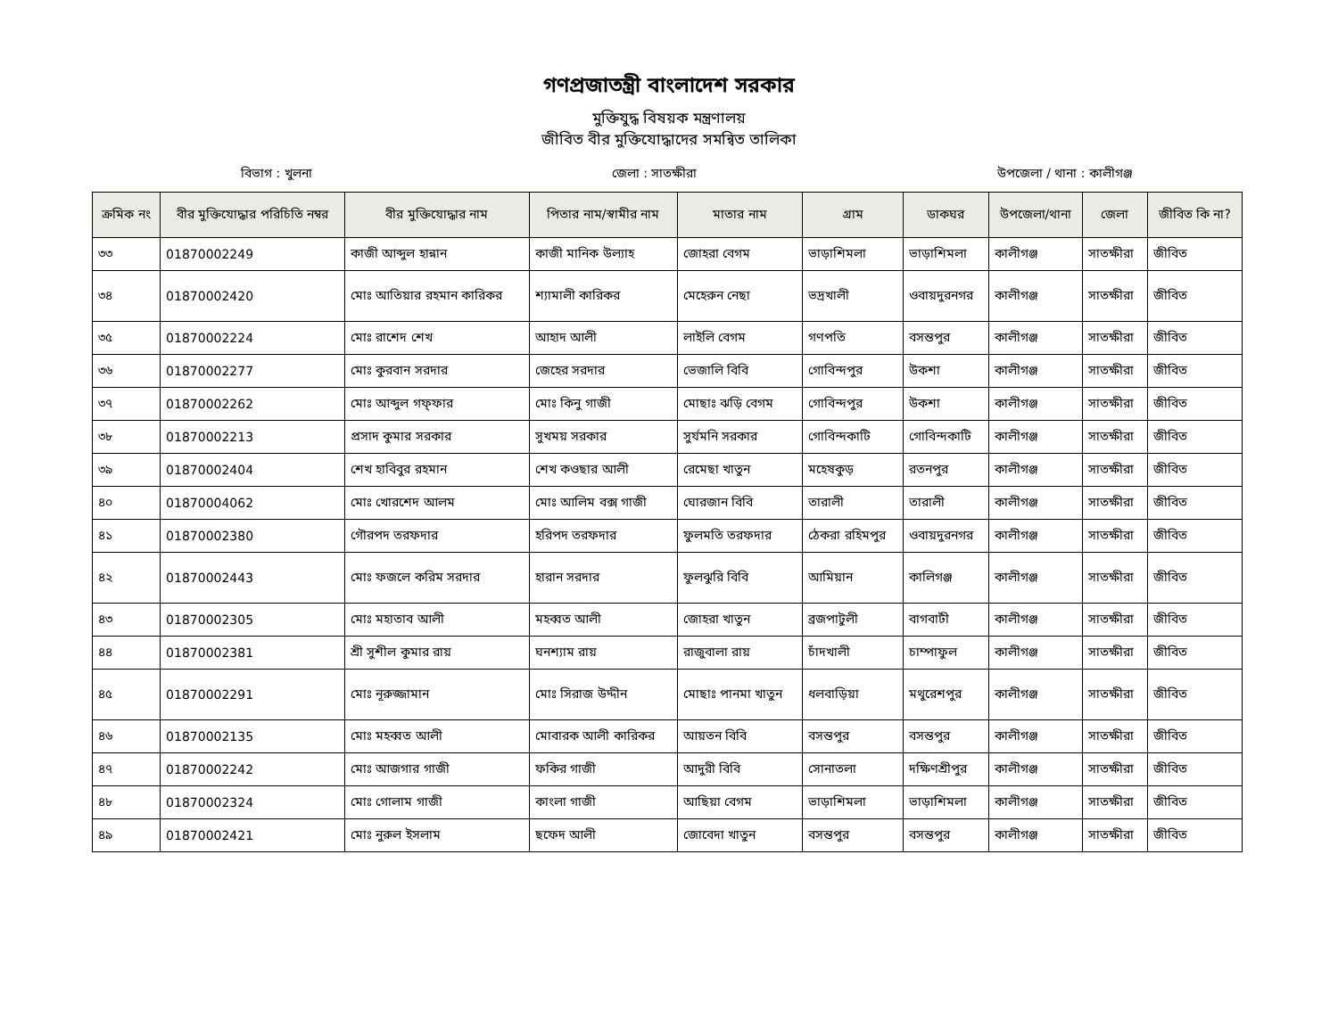গণপ্রজাতন্ত্রী বাংলাদেশ সরকার
মুক্তিযুদ্ধ বিষয়ক মন্ত্রণালয়
জীবিত বীর মুক্তিযোদ্ধাদের সমন্বিত তালিকা
বিভাগ : খুলনা জেলা : সাতক্ষীরা উপজেলা / থানা : কালীগঞ্জ
| ক্রমিক নং | বীর মুক্তিযোদ্ধার পরিচিতি নম্বর | বীর মুক্তিযোদ্ধার নাম | পিতার নাম/স্বামীর নাম | মাতার নাম | গ্রাম | ডাকঘর | উপজেলা/থানা | জেলা | জীবিত কি না? |
| --- | --- | --- | --- | --- | --- | --- | --- | --- | --- |
| ৩৩ | 01870002249 | কাজী আব্দুল হান্নান | কাজী মানিক উল্যাহ | জোহরা বেগম | ভাড়াশিমলা | ভাড়াশিমলা | কালীগঞ্জ | সাতক্ষীরা | জীবিত |
| ৩৪ | 01870002420 | মোঃ আতিয়ার রহমান কারিকর | শ্যামালী কারিকর | মেহেরুন নেছা | ভদ্রখালী | ওবায়দুরনগর | কালীগঞ্জ | সাতক্ষীরা | জীবিত |
| ৩৫ | 01870002224 | মোঃ রাশেদ শেখ | আহাদ আলী | লাইলি বেগম | গণপতি | বসন্তপুর | কালীগঞ্জ | সাতক্ষীরা | জীবিত |
| ৩৬ | 01870002277 | মোঃ কুরবান সরদার | জেহের সরদার | ভেজালি বিবি | গোবিন্দপুর | উকশা | কালীগঞ্জ | সাতক্ষীরা | জীবিত |
| ৩৭ | 01870002262 | মোঃ আব্দুল গফ্ফার | মোঃ কিনু গাজী | মোছাঃ ঝড়ি বেগম | গোবিন্দপুর | উকশা | কালীগঞ্জ | সাতক্ষীরা | জীবিত |
| ৩৮ | 01870002213 | প্রসাদ কুমার সরকার | সুখময় সরকার | সুর্যমনি সরকার | গোবিন্দকাটি | গোবিন্দকাটি | কালীগঞ্জ | সাতক্ষীরা | জীবিত |
| ৩৯ | 01870002404 | শেখ হাবিবুর রহমান | শেখ কওছার আলী | রেমেছা খাতুন | মহেষকুড় | রতনপুর | কালীগঞ্জ | সাতক্ষীরা | জীবিত |
| ৪০ | 01870004062 | মোঃ খোরশেদ আলম | মোঃ আলিম বক্স গাজী | ঘোরজান বিবি | তারালী | তারালী | কালীগঞ্জ | সাতক্ষীরা | জীবিত |
| ৪১ | 01870002380 | গৌরপদ তরফদার | হরিপদ তরফদার | ফুলমতি তরফদার | ঠেকরা রহিমপুর | ওবায়দুরনগর | কালীগঞ্জ | সাতক্ষীরা | জীবিত |
| ৪২ | 01870002443 | মোঃ ফজলে করিম সরদার | হারান সরদার | ফুলঝুরি বিবি | আমিয়ান | কালিগঞ্জ | কালীগঞ্জ | সাতক্ষীরা | জীবিত |
| ৪৩ | 01870002305 | মোঃ মহাতাব আলী | মহব্বত আলী | জোহরা খাতুন | ব্রজপাটুলী | বাগবাটী | কালীগঞ্জ | সাতক্ষীরা | জীবিত |
| ৪৪ | 01870002381 | শ্রী সুশীল কুমার রায় | ঘনশ্যাম রায় | রাজুবালা রায় | চাঁদখালী | চাম্পাফুল | কালীগঞ্জ | সাতক্ষীরা | জীবিত |
| ৪৫ | 01870002291 | মোঃ নূরুজ্জামান | মোঃ সিরাজ উদ্দীন | মোছাঃ পানমা খাতুন | ধলবাড়িয়া | মথুরেশপুর | কালীগঞ্জ | সাতক্ষীরা | জীবিত |
| ৪৬ | 01870002135 | মোঃ মহব্বত আলী | মোবারক আলী কারিকর | আয়তন বিবি | বসন্তপুর | বসন্তপুর | কালীগঞ্জ | সাতক্ষীরা | জীবিত |
| ৪৭ | 01870002242 | মোঃ আজগার গাজী | ফকির গাজী | আদুরী বিবি | সোনাতলা | দক্ষিণশ্রীপুর | কালীগঞ্জ | সাতক্ষীরা | জীবিত |
| ৪৮ | 01870002324 | মোঃ গোলাম গাজী | কাংলা গাজী | আছিয়া বেগম | ভাড়াশিমলা | ভাড়াশিমলা | কালীগঞ্জ | সাতক্ষীরা | জীবিত |
| ৪৯ | 01870002421 | মোঃ নুরুল ইসলাম | ছফেদ আলী | জোবেদা খাতুন | বসন্তপুর | বসন্তপুর | কালীগঞ্জ | সাতক্ষীরা | জীবিত |